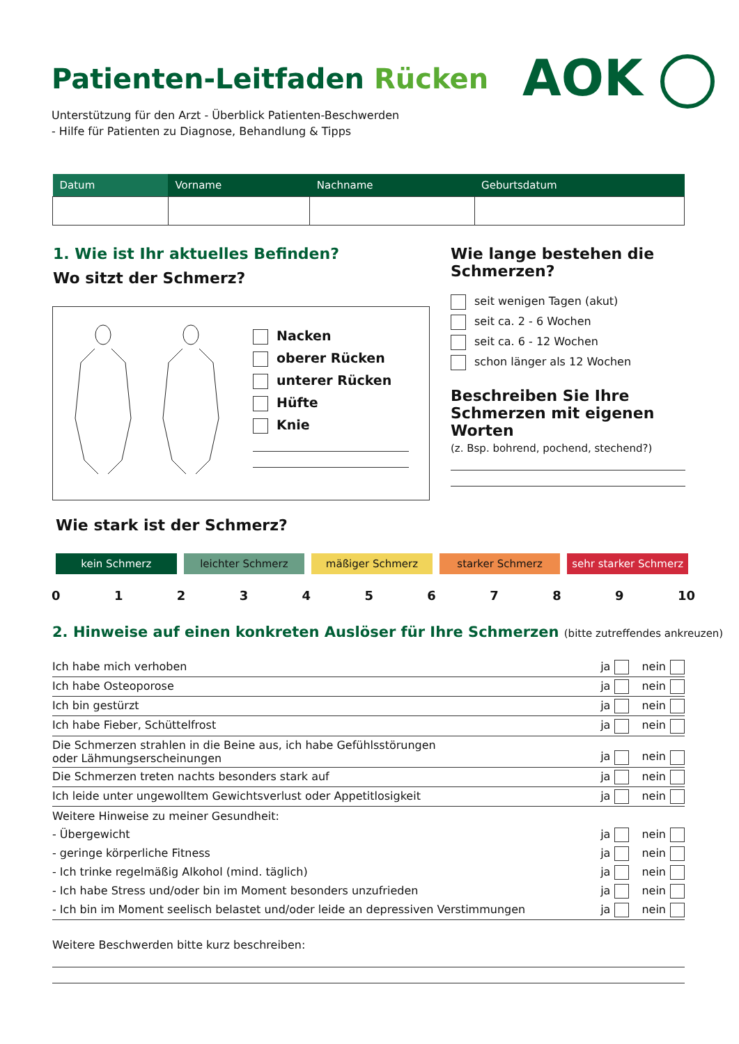Patienten-Leitfaden Rücken AOK
Unterstützung für den Arzt - Überblick Patienten-Beschwerden
- Hilfe für Patienten zu Diagnose, Behandlung & Tipps
| Datum | Vorname | Nachname | Geburtsdatum |
| --- | --- | --- | --- |
1. Wie ist Ihr aktuelles Befinden?
Wo sitzt der Schmerz?
Nacken
oberer Rücken
unterer Rücken
Hüfte
Knie
Wie lange bestehen die Schmerzen?
seit wenigen Tagen (akut)
seit ca. 2 - 6 Wochen
seit ca. 6 - 12 Wochen
schon länger als 12 Wochen
Beschreiben Sie Ihre Schmerzen mit eigenen Worten
(z. Bsp. bohrend, pochend, stechend?)
Wie stark ist der Schmerz?
kein Schmerz leichter Schmerz mäßiger Schmerz starker Schmerz sehr starker Schmerz
0123456789 10
2. Hinweise auf einen konkreten Auslöser für Ihre Schmerzen (bitte zutreffendes ankreuzen)
Ich habe mich verhoben ja nein
Ich habe Osteoporose ja nein
Ich bin gestürzt ja nein
Ich habe Fieber, Schüttelfrost ja nein
Die Schmerzen strahlen in die Beine aus, ich habe Gefühlsstörungen
oder Lähmungserscheinungen ja nein
Die Schmerzen treten nachts besonders stark auf ja nein
Ich leide unter ungewolltem Gewichtsverlust oder Appetitlosigkeit ja nein
Weitere Hinweise zu meiner Gesundheit:
- Übergewicht ja nein
- geringe körperliche Fitness ja nein
- Ich trinke regelmäßig Alkohol (mind. täglich) ja nein
- Ich habe Stress und/oder bin im Moment besonders unzufrieden ja nein
- Ich bin im Moment seelisch belastet und/oder leide an depressiven Verstimmungen ja nein
Weitere Beschwerden bitte kurz beschreiben: